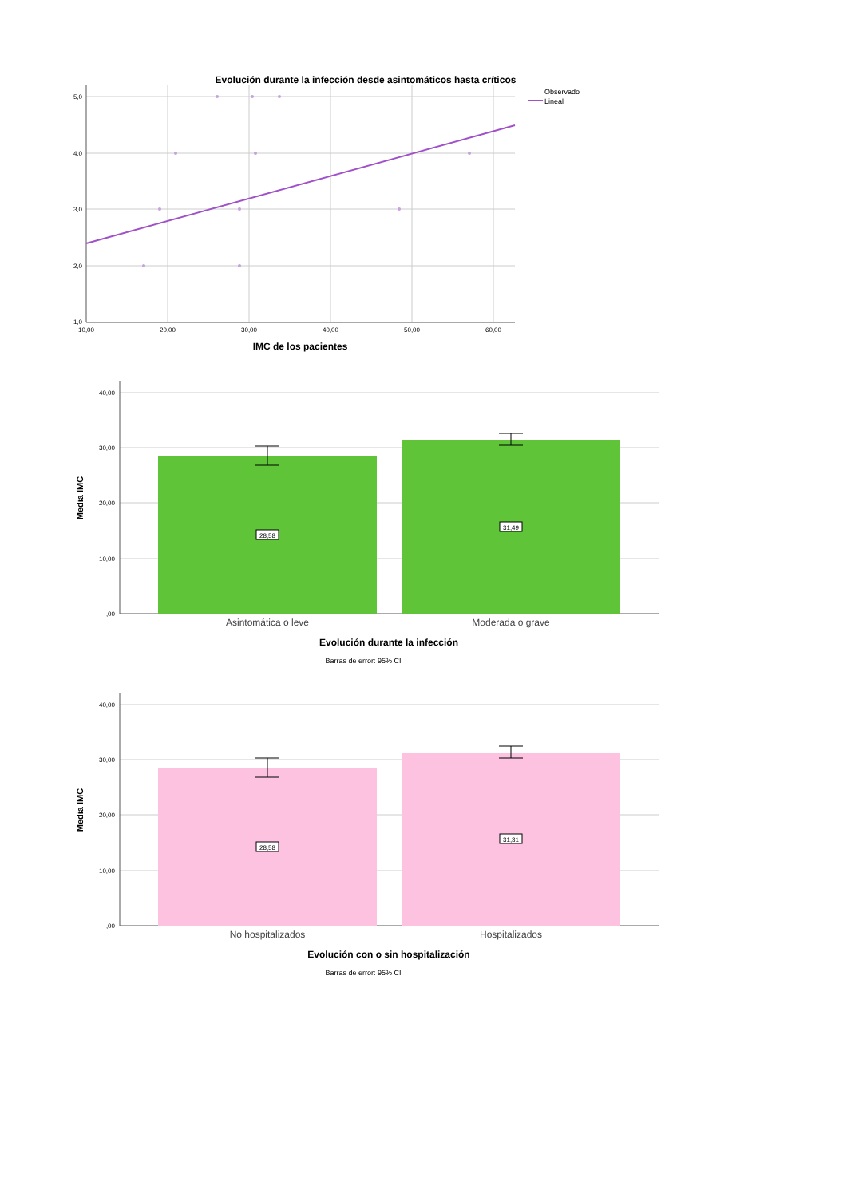Evolución durante la infección desde asintomáticos hasta críticos
Observado
Lineal
5,0
4,0
3,0
2,0
1,0
10,00
20,00
30,00
40,00
50,00
60,00
IMC de los pacientes
40,00
30,00
20,00
10,00
,00
Media IMC
28,58
31,49
Asintomática o leve
Moderada o grave
Evolución durante la infección
Barras de error: 95% CI
40,00
30,00
20,00
10,00
,00
Media IMC
28,58
31,31
No hospitalizados
Hospitalizados
Evolución con o sin hospitalización
Barras de error: 95% CI